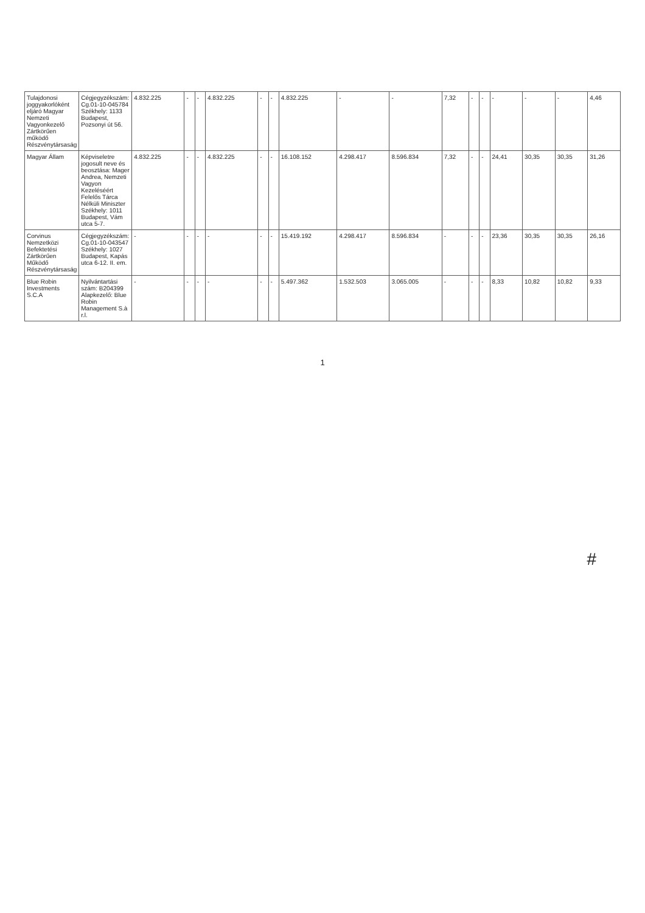| Tulajdonosi joggyakorlóként eljáró Magyar Nemzeti Vagyonkezelő Zártkörűen működő Részvénytársaság | Cégjegyzékszám: Cg.01-10-045784 Székhely: 1133 Budapest, Pozsonyi út 56. | 4.832.225 | - | - | 4.832.225 | - | - | 4.832.225 | - | - | 7,32 | - | - | - | - | - | 4,46 |
| Magyar Állam | Képviseletre jogosult neve és beosztása: Mager Andrea, Nemzeti Vagyon Kezeléséért Felelős Tárca Nélküli Miniszter Székhely: 1011 Budapest, Vám utca 5-7. | 4.832.225 | - | - | 4.832.225 | - | - | 16.108.152 | 4.298.417 | 8.596.834 | 7,32 | - | - | 24,41 | 30,35 | 30,35 | 31,26 |
| Corvinus Nemzetközi Befektetési Zártkörűen Működő Részvénytársaság | Cégjegyzékszám: Cg.01-10-043547 Székhely: 1027 Budapest, Kapás utca 6-12. II. em. | - | - | - | - | - | - | 15.419.192 | 4.298.417 | 8.596.834 | - | - | - | 23,36 | 30,35 | 30,35 | 26,16 |
| Blue Robin Investments S.C.A | Nyilvántartási szám: B204399 Alapkezelő: Blue Robin Management S.à r.l. | - | - | - | - | - | - | 5.497.362 | 1.532.503 | 3.065.005 | - | - | - | 8,33 | 10,82 | 10,82 | 9,33 |
1
#